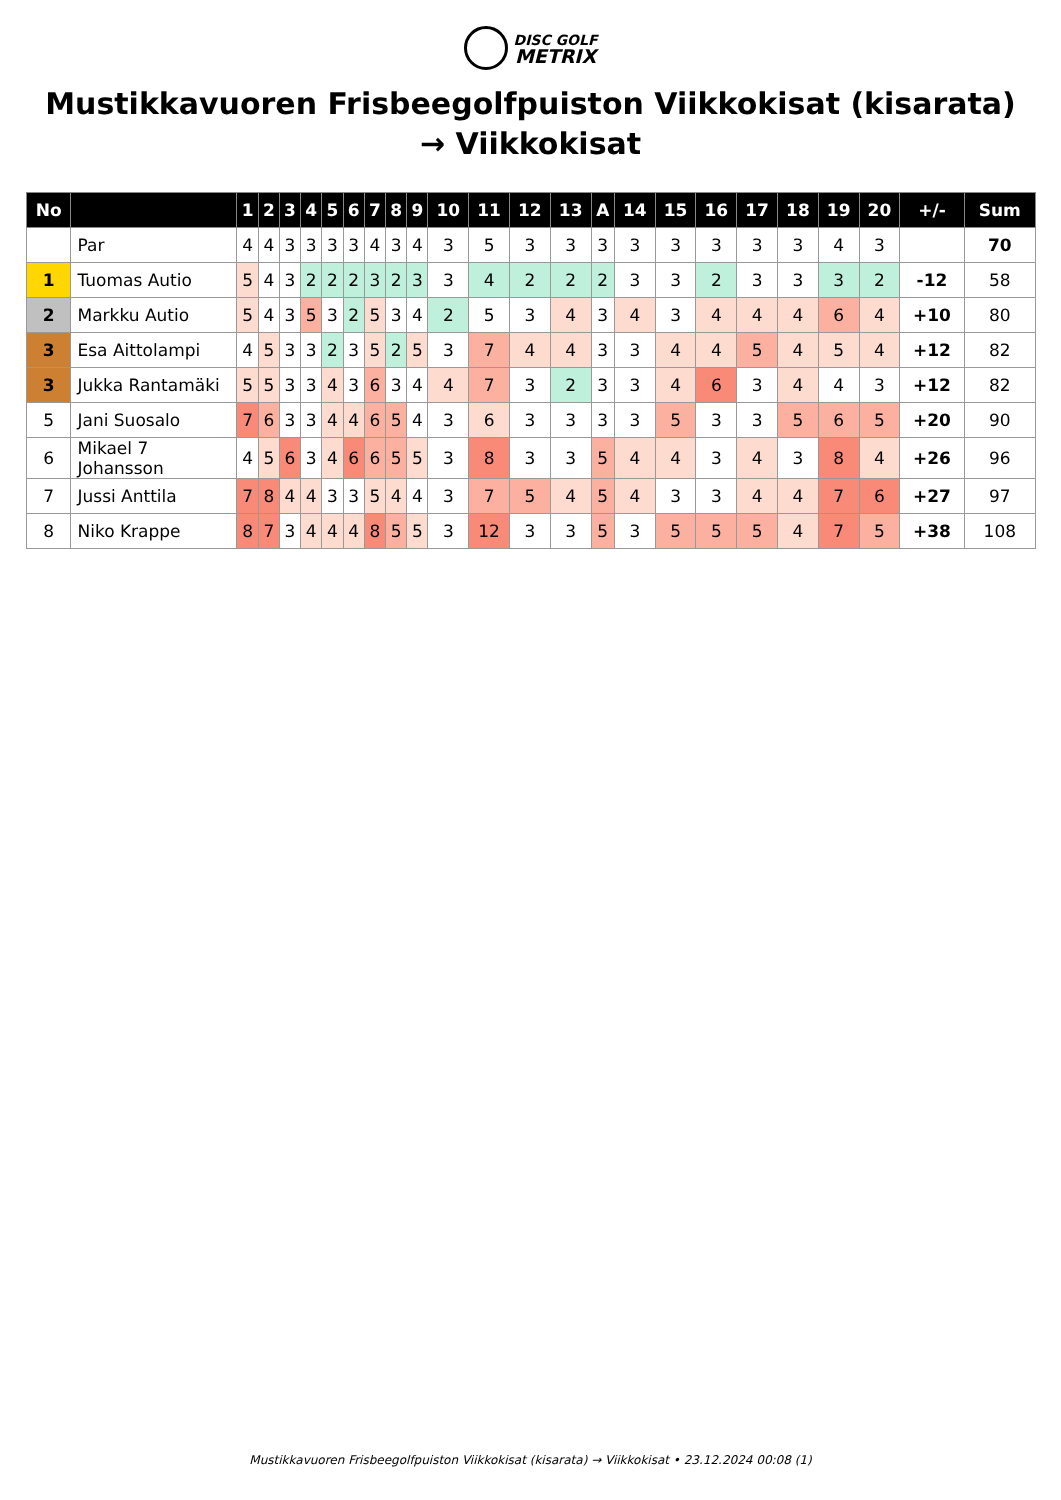DISC GOLF
METRIX
Mustikkavuoren Frisbeegolfpuiston Viikkokisat (kisarata) → Viikkokisat
| No | | 1 | 2 | 3 | 4 | 5 | 6 | 7 | 8 | 9 | 10 | 11 | 12 | 13 | A | 14 | 15 | 16 | 17 | 18 | 19 | 20 | +/- | Sum |
| --- | --- | --- | --- | --- | --- | --- | --- | --- | --- | --- | --- | --- | --- | --- | --- | --- | --- | --- | --- | --- | --- | --- | --- | --- |
| | Par | 4 | 4 | 3 | 3 | 3 | 3 | 4 | 3 | 4 | 3 | 5 | 3 | 3 | 3 | 3 | 3 | 3 | 3 | 3 | 4 | 3 | | 70 |
| 1 | Tuomas Autio | 5 | 4 | 3 | 2 | 2 | 2 | 3 | 2 | 3 | 3 | 4 | 2 | 2 | 2 | 3 | 3 | 2 | 3 | 3 | 3 | 2 | -12 | 58 |
| 2 | Markku Autio | 5 | 4 | 3 | 5 | 3 | 2 | 5 | 3 | 4 | 2 | 5 | 3 | 4 | 3 | 4 | 3 | 4 | 4 | 4 | 6 | 4 | +10 | 80 |
| 3 | Esa Aittolampi | 4 | 5 | 3 | 3 | 2 | 3 | 5 | 2 | 5 | 3 | 7 | 4 | 4 | 3 | 3 | 4 | 4 | 5 | 4 | 5 | 4 | +12 | 82 |
| 3 | Jukka Rantamäki | 5 | 5 | 3 | 3 | 4 | 3 | 6 | 3 | 4 | 4 | 7 | 3 | 2 | 3 | 3 | 4 | 6 | 3 | 4 | 4 | 3 | +12 | 82 |
| 5 | Jani Suosalo | 7 | 6 | 3 | 3 | 4 | 4 | 6 | 5 | 4 | 3 | 6 | 3 | 3 | 3 | 3 | 5 | 3 | 3 | 5 | 6 | 5 | +20 | 90 |
| 6 | Mikael 7 Johansson | 4 | 5 | 6 | 3 | 4 | 6 | 6 | 5 | 5 | 3 | 8 | 3 | 3 | 5 | 4 | 4 | 3 | 4 | 3 | 8 | 4 | +26 | 96 |
| 7 | Jussi Anttila | 7 | 8 | 4 | 4 | 3 | 3 | 5 | 4 | 4 | 3 | 7 | 5 | 4 | 5 | 4 | 3 | 3 | 4 | 4 | 7 | 6 | +27 | 97 |
| 8 | Niko Krappe | 8 | 7 | 3 | 4 | 4 | 4 | 8 | 5 | 5 | 3 | 12 | 3 | 3 | 5 | 3 | 5 | 5 | 5 | 4 | 7 | 5 | +38 | 108 |
Mustikkavuoren Frisbeegolfpuiston Viikkokisat (kisarata) → Viikkokisat • 23.12.2024 00:08 (1)